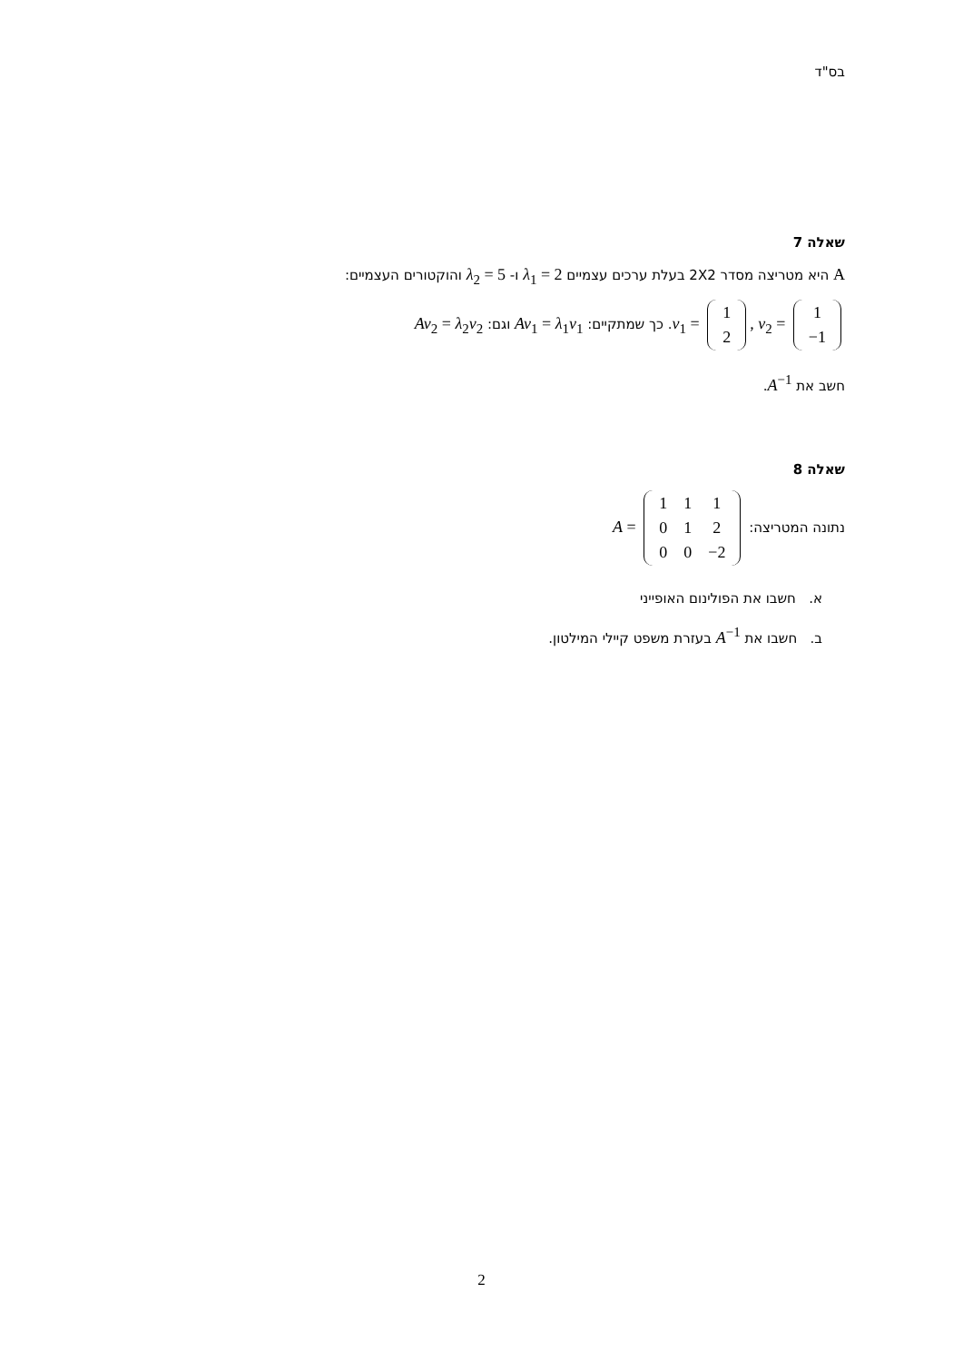בס"ד
שאלה 7
A היא מטריצה מסדר 2X2 בעלת ערכים עצמיים λ<sub>1</sub> = 2 ו- λ<sub>2</sub> = 5 והוקטורים העצמיים:
v<sub>1</sub> =
| 1 |
| 2 |
, v<sub>2</sub> =
| 1 |
| −1 |
. כך שמתקיים: Av<sub>1</sub> = λ<sub>1</sub>v<sub>1</sub> וגם: Av<sub>2</sub> = λ<sub>2</sub>v<sub>2</sub>
חשב את A<sup>−1</sup>.
שאלה 8
נתונה המטריצה: A =
| 1 | 1 | 1 |
| 0 | 1 | 2 |
| 0 | 0 | −2 |
א. חשבו את הפולינום האופייני
ב. חשבו את A<sup>−1</sup> בעזרת משפט קיילי המילטון.
2